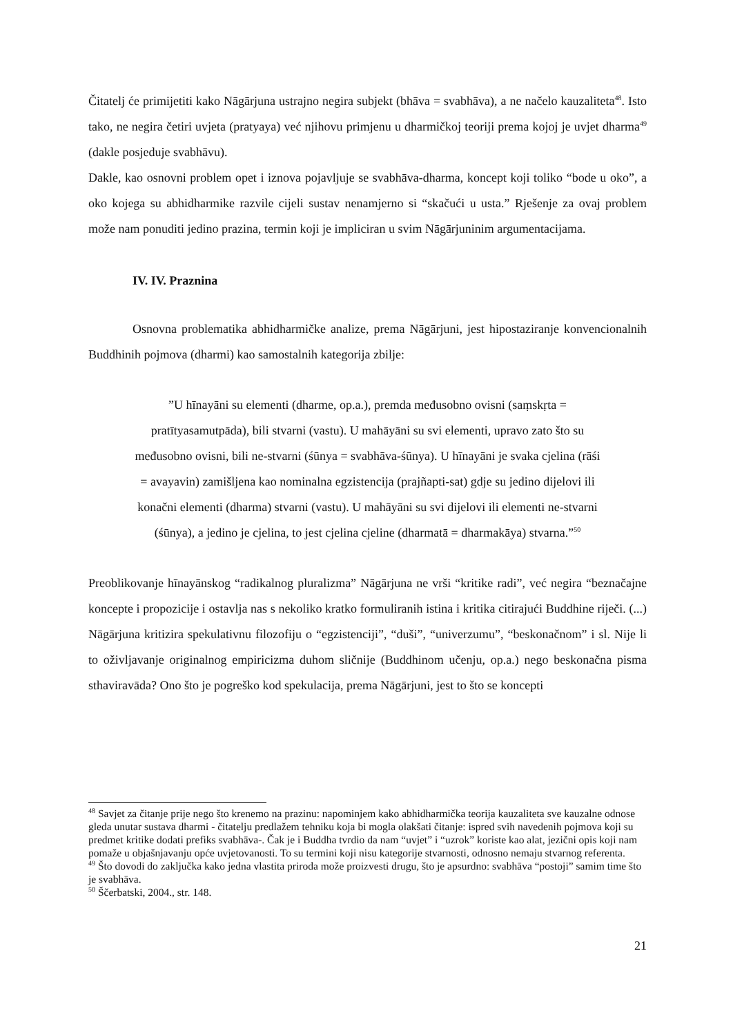Čitatelj će primijetiti kako Nāgārjuna ustrajno negira subjekt (bhāva = svabhāva), a ne načelo kauzaliteta<sup>48</sup>. Isto tako, ne negira četiri uvjeta (pratyaya) već njihovu primjenu u dharmičkoj teoriji prema kojoj je uvjet dharma<sup>49</sup> (dakle posjeduje svabhāvu).
Dakle, kao osnovni problem opet i iznova pojavljuje se svabhāva-dharma, koncept koji toliko “bode u oko”, a oko kojega su abhidharmike razvile cijeli sustav nenamjerno si “skačući u usta.” Rješenje za ovaj problem može nam ponuditi jedino prazina, termin koji je impliciran u svim Nāgārjuninim argumentacijama.
IV. IV. Praznina
Osnovna problematika abhidharmičke analize, prema Nāgārjuni, jest hipostaziranje konvencionalnih Buddhinih pojmova (dharmi) kao samostalnih kategorija zbilje:
”U hīnayāni su elementi (dharme, op.a.), premda međusobno ovisni (saṃskṛta =
pratītyasamutpāda), bili stvarni (vastu). U mahāyāni su svi elementi, upravo zato što su
međusobno ovisni, bili ne-stvarni (śūnya = svabhāva-śūnya). U hīnayāni je svaka cjelina (rāśi
= avayavin) zamišljena kao nominalna egzistencija (prajñapti-sat) gdje su jedino dijelovi ili
konačni elementi (dharma) stvarni (vastu). U mahāyāni su svi dijelovi ili elementi ne-stvarni
(śūnya), a jedino je cjelina, to jest cjelina cjeline (dharmatā = dharmakāya) stvarna.”<sup>50</sup>
Preoblikovanje hīnayānskog “radikalnog pluralizma” Nāgārjuna ne vrši “kritike radi”, već negira “beznačajne koncepte i propozicije i ostavlja nas s nekoliko kratko formuliranih istina i kritika citirajući Buddhine riječi. (...) Nāgārjuna kritizira spekulativnu filozofiju o “egzistenciji”, “duši”, “univerzumu”, “beskonačnom” i sl. Nije li to oživljavanje originalnog empiricizma duhom sličnije (Buddhinom učenju, op.a.) nego beskonačna pisma sthaviravāda? Ono što je pogreško kod spekulacija, prema Nāgārjuni, jest to što se koncepti
<sup>48</sup> Savjet za čitanje prije nego što krenemo na prazinu: napominjem kako abhidharmička teorija kauzaliteta sve kauzalne odnose gleda unutar sustava dharmi - čitatelju predlažem tehniku koja bi mogla olakšati čitanje: ispred svih navedenih pojmova koji su predmet kritike dodati prefiks svabhāva-. Čak je i Buddha tvrdio da nam “uvjet” i “uzrok” koriste kao alat, jezični opis koji nam pomaže u objašnjavanju opće uvjetovanosti. To su termini koji nisu kategorije stvarnosti, odnosno nemaju stvarnog referenta.
<sup>49</sup> Što dovodi do zaključka kako jedna vlastita priroda može proizvesti drugu, što je apsurdno: svabhāva “postoji” samim time što je svabhāva.
<sup>50</sup> Ščerbatski, 2004., str. 148.
21